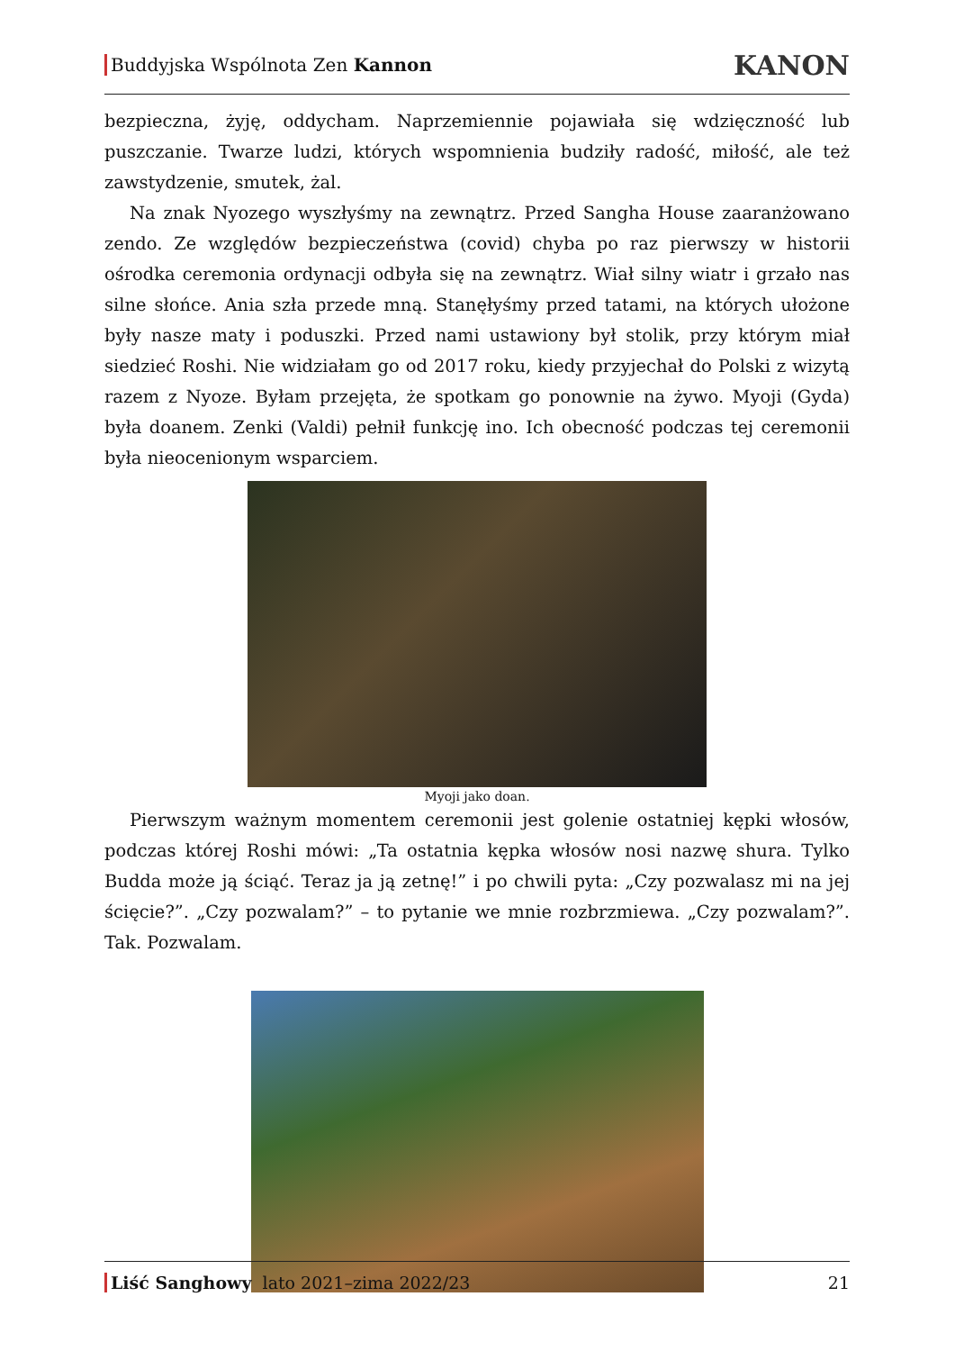Buddyjska Wspólnota Zen Kannon
KANON
bezpieczna, żyję, oddycham. Naprzemiennie pojawiała się wdzięczność lub puszczanie. Twarze ludzi, których wspomnienia budziły radość, miłość, ale też zawstydzenie, smutek, żal.
Na znak Nyozego wyszłyśmy na zewnątrz. Przed Sangha House zaaranżowano zendo. Ze względów bezpieczeństwa (covid) chyba po raz pierwszy w historii ośrodka ceremonia ordynacji odbyła się na zewnątrz. Wiał silny wiatr i grzało nas silne słońce. Ania szła przede mną. Stanęłyśmy przed tatami, na których ułożone były nasze maty i poduszki. Przed nami ustawiony był stolik, przy którym miał siedzieć Roshi. Nie widziałam go od 2017 roku, kiedy przyjechał do Polski z wizytą razem z Nyoze. Byłam przejęta, że spotkam go ponownie na żywo. Myoji (Gyda) była doanem. Zenki (Valdi) pełnił funkcję ino. Ich obecność podczas tej ceremonii była nieocenionym wsparciem.
Myoji jako doan.
Pierwszym ważnym momentem ceremonii jest golenie ostatniej kępki włosów, podczas której Roshi mówi: „Ta ostatnia kępka włosów nosi nazwę shura. Tylko Budda może ją ściąć. Teraz ja ją zetnę!” i po chwili pyta: „Czy pozwalasz mi na jej ścięcie?”. „Czy pozwalam?” – to pytanie we mnie rozbrzmiewa. „Czy pozwalam?”. Tak. Pozwalam.
Liść Sanghowy lato 2021–zima 2022/23
21